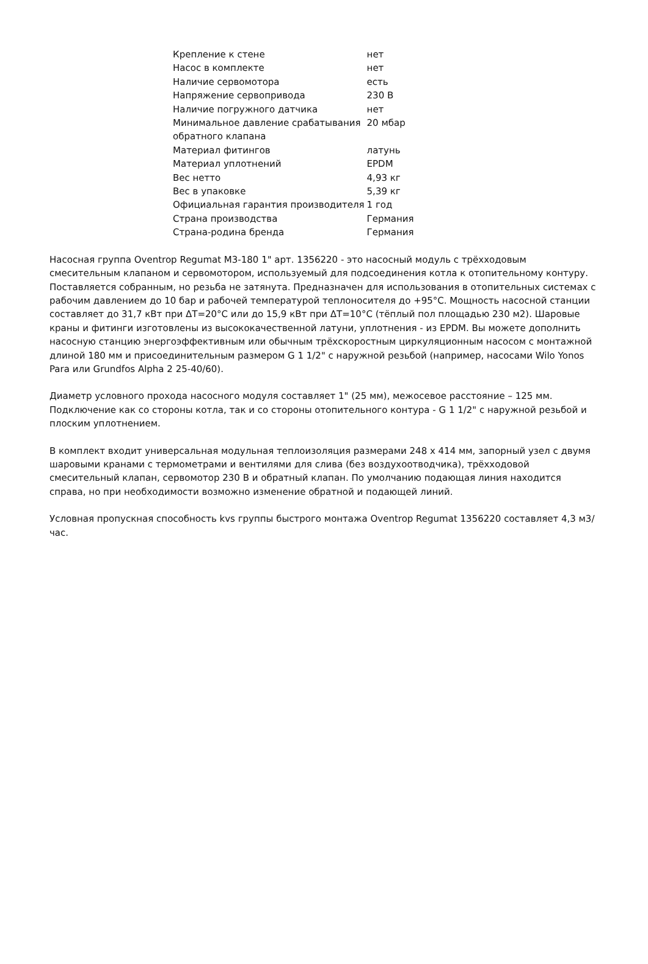| Крепление к стене | нет |
| Насос в комплекте | нет |
| Наличие сервомотора | есть |
| Напряжение сервопривода | 230 В |
| Наличие погружного датчика | нет |
| Минимальное давление срабатывания обратного клапана | 20 мбар |
| Материал фитингов | латунь |
| Материал уплотнений | EPDM |
| Вес нетто | 4,93 кг |
| Вес в упаковке | 5,39 кг |
| Официальная гарантия производителя | 1 год |
| Страна производства | Германия |
| Страна-родина бренда | Германия |
Насосная группа Oventrop Regumat M3-180 1" арт. 1356220 - это насосный модуль с трёхходовым смесительным клапаном и сервомотором, используемый для подсоединения котла к отопительному контуру. Поставляется собранным, но резьба не затянута. Предназначен для использования в отопительных системах с рабочим давлением до 10 бар и рабочей температурой теплоносителя до +95°C. Мощность насосной станции составляет до 31,7 кВт при ΔT=20°C или до 15,9 кВт при ΔT=10°C (тёплый пол площадью 230 м2). Шаровые краны и фитинги изготовлены из высококачественной латуни, уплотнения - из EPDM. Вы можете дополнить насосную станцию энергоэффективным или обычным трёхскоростным циркуляционным насосом с монтажной длиной 180 мм и присоединительным размером G 1 1/2" с наружной резьбой (например, насосами Wilo Yonos Para или Grundfos Alpha 2 25-40/60).
Диаметр условного прохода насосного модуля составляет 1" (25 мм), межосевое расстояние – 125 мм. Подключение как со стороны котла, так и со стороны отопительного контура - G 1 1/2" с наружной резьбой и плоским уплотнением.
В комплект входит универсальная модульная теплоизоляция размерами 248 x 414 мм, запорный узел с двумя шаровыми кранами с термометрами и вентилями для слива (без воздухоотводчика), трёхходовой смесительный клапан, сервомотор 230 В и обратный клапан. По умолчанию подающая линия находится справа, но при необходимости возможно изменение обратной и подающей линий.
Условная пропускная способность kvs группы быстрого монтажа Oventrop Regumat 1356220 составляет 4,3 м3/час.